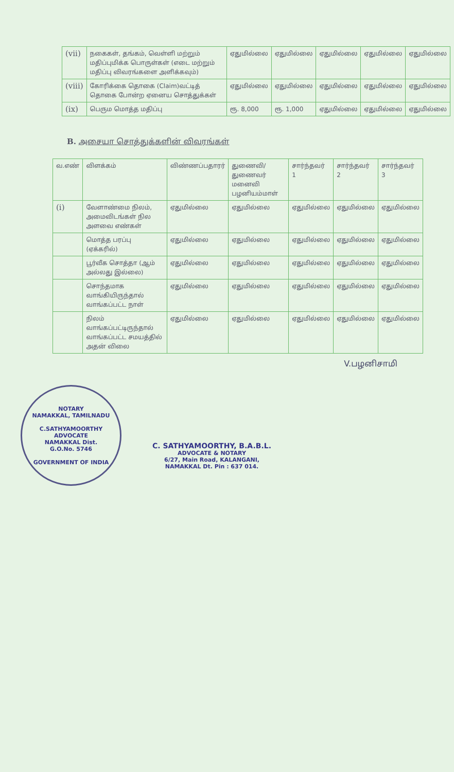| (vii) | நகைகள், தங்கம், வெள்ளி மற்றும் மதிப்புமிக்க பொருள்கள் (எடை மற்றும் மதிப்பு விவரங்களை அளிக்கவும்) | ஏதுமில்லை | ஏதுமில்லை | ஏதுமில்லை | ஏதுமில்லை | ஏதுமில்லை |
| (viii) | கோரிக்கை தொகை (Claim)வட்டித் தொகை போன்ற ஏனைய சொத்துக்கள் | ஏதுமில்லை | ஏதுமில்லை | ஏதுமில்லை | ஏதுமில்லை | ஏதுமில்லை |
| (ix) | பெரும மொத்த மதிப்பு | ரூ. 8,000 | ரூ. 1,000 | ஏதுமில்லை | ஏதுமில்லை | ஏதுமில்லை |
B. அசையா சொத்துக்களின் விவரங்கள்
| வ.எண் | விளக்கம் | விண்ணப்பதாரர் | துணைவி/ துணைவர் மனைவி பழனியம்மாள் | சார்ந்தவர் 1 | சார்ந்தவர் 2 | சார்ந்தவர் 3 |
| (i) | வேளாண்மை நிலம், அமைவிடங்கள் நில அளவை எண்கள் | ஏதுமில்லை | ஏதுமில்லை | ஏதுமில்லை | ஏதுமில்லை | ஏதுமில்லை |
| | மொத்த பரப்பு (ஏக்கரில்) | ஏதுமில்லை | ஏதுமில்லை | ஏதுமில்லை | ஏதுமில்லை | ஏதுமில்லை |
| | பூர்வீக சொத்தா (ஆம் அல்லது இல்லை) | ஏதுமில்லை | ஏதுமில்லை | ஏதுமில்லை | ஏதுமில்லை | ஏதுமில்லை |
| | சொந்தமாக வாங்கியிருந்தால் வாங்கப்பட்ட நாள் | ஏதுமில்லை | ஏதுமில்லை | ஏதுமில்லை | ஏதுமில்லை | ஏதுமில்லை |
| | நிலம் வாங்கப்பட்டிருந்தால் வாங்கப்பட்ட சமயத்தில் அதன் விலை | ஏதுமில்லை | ஏதுமில்லை | ஏதுமில்லை | ஏதுமில்லை | ஏதுமில்லை |
V.பழனிசாமி
NOTARY
NAMAKKAL, TAMILNADU
C.SATHYAMOORTHY
ADVOCATE
NAMAKKAL Dist.
G.O.No. 5746
GOVERNMENT OF INDIA
C. SATHYAMOORTHY, B.A.B.L.
ADVOCATE & NOTARY
6/27, Main Road, KALANGANI,
NAMAKKAL Dt. Pin : 637 014.